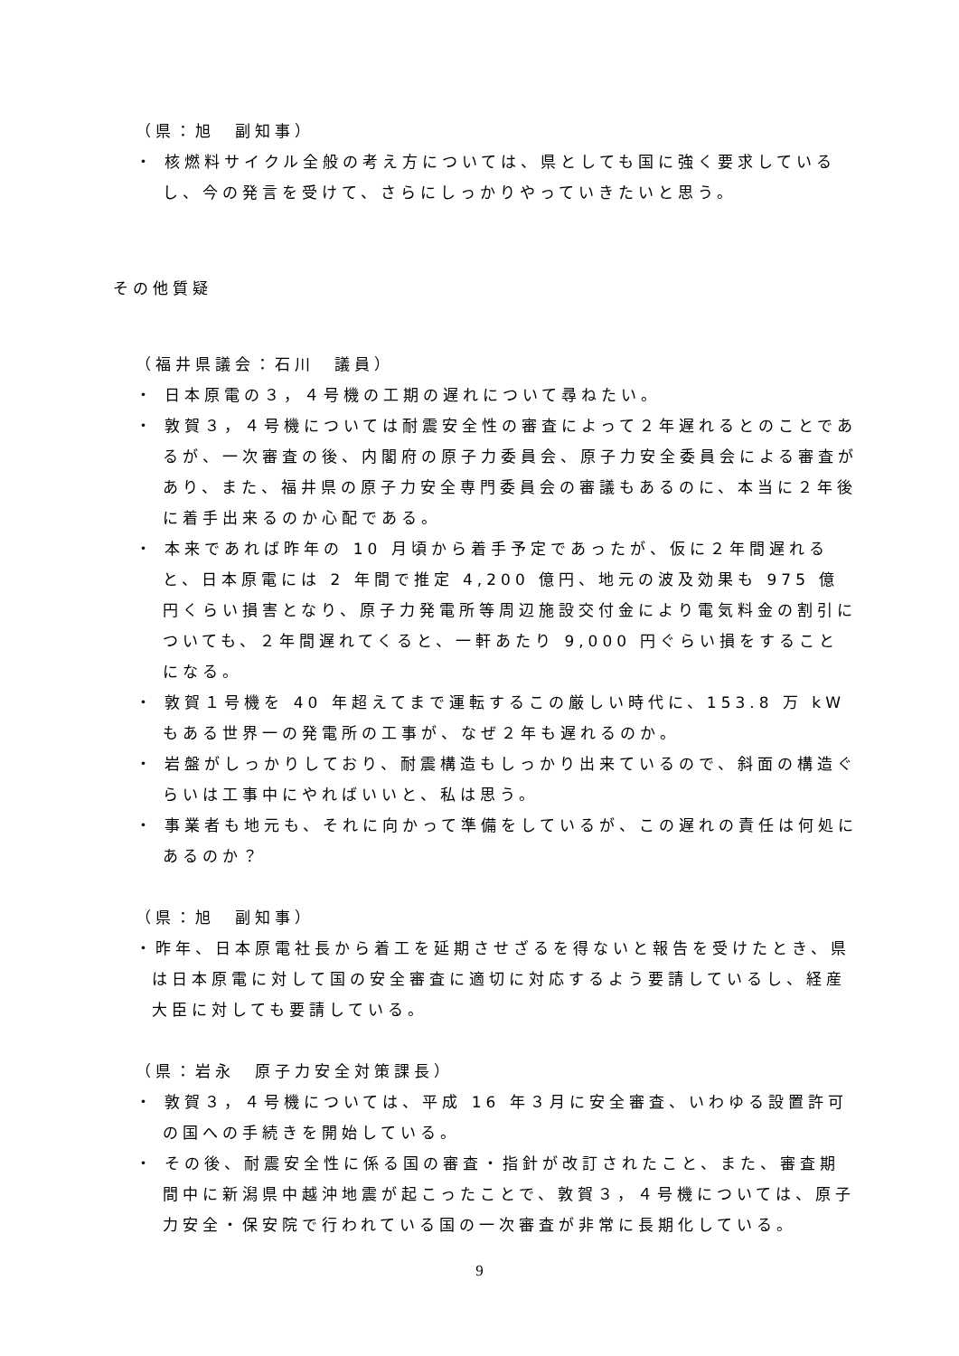（県：旭　副知事）
・ 核燃料サイクル全般の考え方については、県としても国に強く要求しているし、今の発言を受けて、さらにしっかりやっていきたいと思う。
その他質疑
（福井県議会：石川　議員）
・ 日本原電の３，４号機の工期の遅れについて尋ねたい。
・ 敦賀３，４号機については耐震安全性の審査によって２年遅れるとのことであるが、一次審査の後、内閣府の原子力委員会、原子力安全委員会による審査があり、また、福井県の原子力安全専門委員会の審議もあるのに、本当に２年後に着手出来るのか心配である。
・ 本来であれば昨年の 10 月頃から着手予定であったが、仮に２年間遅れると、日本原電には 2 年間で推定 4,200 億円、地元の波及効果も 975 億円くらい損害となり、原子力発電所等周辺施設交付金により電気料金の割引についても、２年間遅れてくると、一軒あたり 9,000 円ぐらい損をすることになる。
・ 敦賀１号機を 40 年超えてまで運転するこの厳しい時代に、153.8 万 kW もある世界一の発電所の工事が、なぜ２年も遅れるのか。
・ 岩盤がしっかりしており、耐震構造もしっかり出来ているので、斜面の構造ぐらいは工事中にやればいいと、私は思う。
・ 事業者も地元も、それに向かって準備をしているが、この遅れの責任は何処にあるのか？
（県：旭　副知事）
・昨年、日本原電社長から着工を延期させざるを得ないと報告を受けたとき、県は日本原電に対して国の安全審査に適切に対応するよう要請しているし、経産大臣に対しても要請している。
（県：岩永　原子力安全対策課長）
・ 敦賀３，４号機については、平成 16 年３月に安全審査、いわゆる設置許可の国への手続きを開始している。
・ その後、耐震安全性に係る国の審査・指針が改訂されたこと、また、審査期間中に新潟県中越沖地震が起こったことで、敦賀３，４号機については、原子力安全・保安院で行われている国の一次審査が非常に長期化している。
9